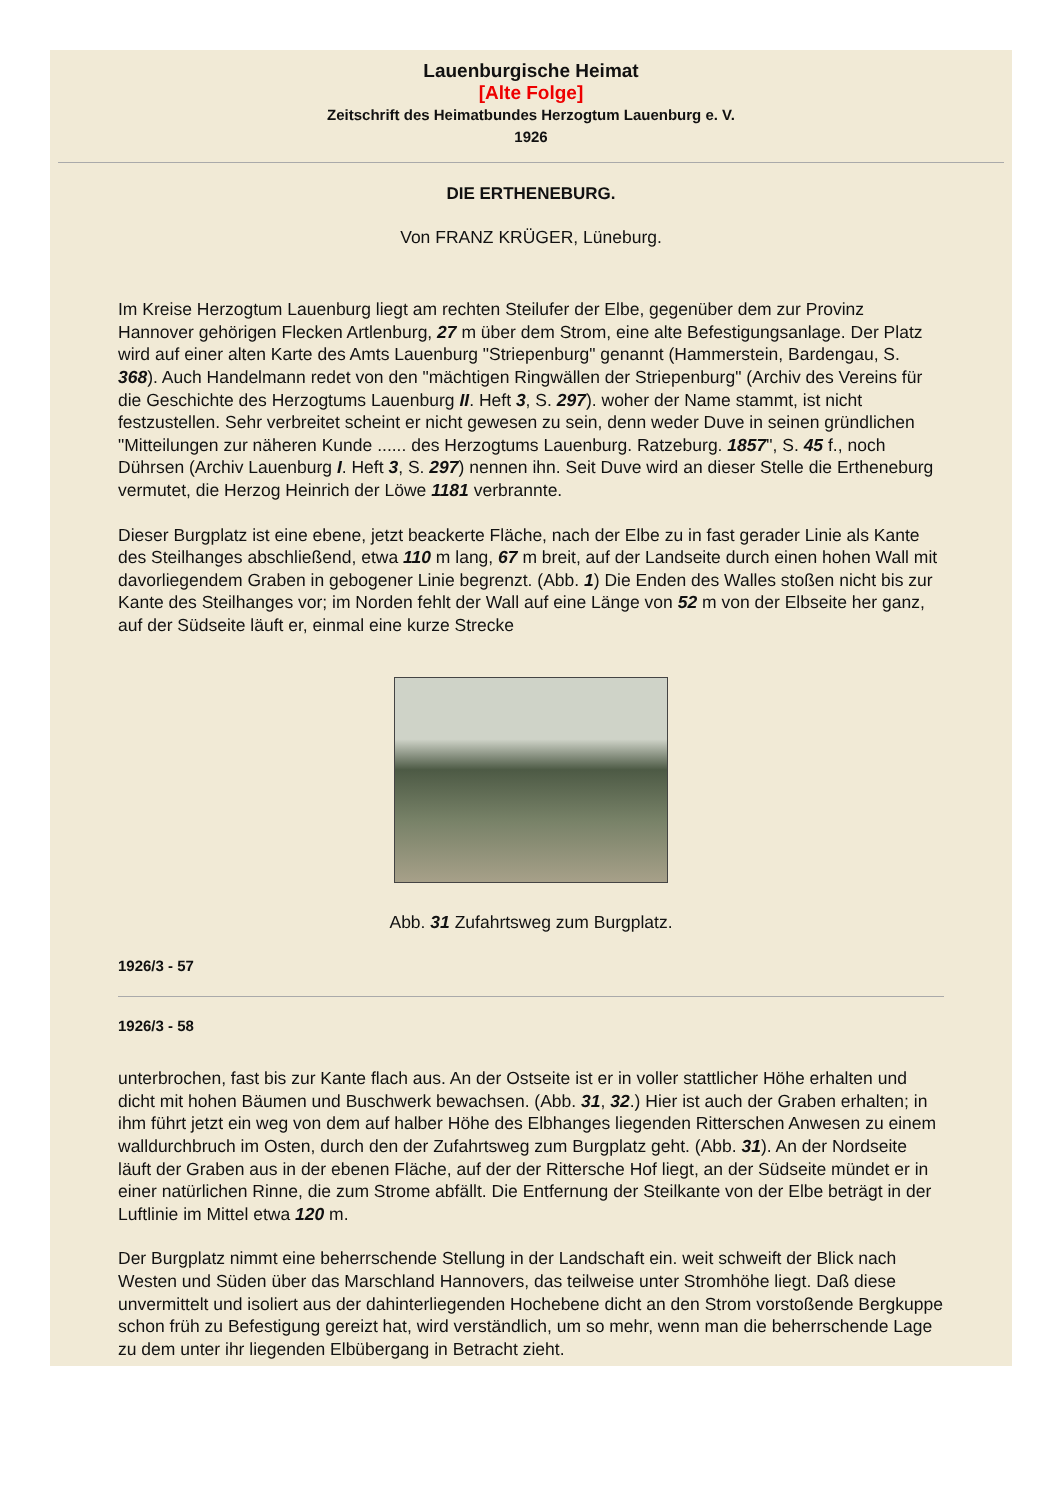Lauenburgische Heimat
[Alte Folge]
Zeitschrift des Heimatbundes Herzogtum Lauenburg e. V.
1926
DIE ERTHENEBURG.
Von FRANZ KRÜGER, Lüneburg.
Im Kreise Herzogtum Lauenburg liegt am rechten Steilufer der Elbe, gegenüber dem zur Provinz Hannover gehörigen Flecken Artlenburg, 27 m über dem Strom, eine alte Befestigungsanlage. Der Platz wird auf einer alten Karte des Amts Lauenburg "Striepenburg" genannt (Hammerstein, Bardengau, S. 368). Auch Handelmann redet von den "mächtigen Ringwällen der Striepenburg" (Archiv des Vereins für die Geschichte des Herzogtums Lauenburg II. Heft 3, S. 297). woher der Name stammt, ist nicht festzustellen. Sehr verbreitet scheint er nicht gewesen zu sein, denn weder Duve in seinen gründlichen "Mitteilungen zur näheren Kunde ...... des Herzogtums Lauenburg. Ratzeburg. 1857", S. 45 f., noch Dührsen (Archiv Lauenburg I. Heft 3, S. 297) nennen ihn. Seit Duve wird an dieser Stelle die Ertheneburg vermutet, die Herzog Heinrich der Löwe 1181 verbrannte.
Dieser Burgplatz ist eine ebene, jetzt beackerte Fläche, nach der Elbe zu in fast gerader Linie als Kante des Steilhanges abschließend, etwa 110 m lang, 67 m breit, auf der Landseite durch einen hohen Wall mit davorliegendem Graben in gebogener Linie begrenzt. (Abb. 1) Die Enden des Walles stoßen nicht bis zur Kante des Steilhanges vor; im Norden fehlt der Wall auf eine Länge von 52 m von der Elbseite her ganz, auf der Südseite läuft er, einmal eine kurze Strecke
Abb. 31 Zufahrtsweg zum Burgplatz.
1926/3 - 57
1926/3 - 58
unterbrochen, fast bis zur Kante flach aus. An der Ostseite ist er in voller stattlicher Höhe erhalten und dicht mit hohen Bäumen und Buschwerk bewachsen. (Abb. 31, 32.) Hier ist auch der Graben erhalten; in ihm führt jetzt ein weg von dem auf halber Höhe des Elbhanges liegenden Ritterschen Anwesen zu einem walldurchbruch im Osten, durch den der Zufahrtsweg zum Burgplatz geht. (Abb. 31). An der Nordseite läuft der Graben aus in der ebenen Fläche, auf der der Rittersche Hof liegt, an der Südseite mündet er in einer natürlichen Rinne, die zum Strome abfällt. Die Entfernung der Steilkante von der Elbe beträgt in der Luftlinie im Mittel etwa 120 m.
Der Burgplatz nimmt eine beherrschende Stellung in der Landschaft ein. weit schweift der Blick nach Westen und Süden über das Marschland Hannovers, das teilweise unter Stromhöhe liegt. Daß diese unvermittelt und isoliert aus der dahinterliegenden Hochebene dicht an den Strom vorstoßende Bergkuppe schon früh zu Befestigung gereizt hat, wird verständlich, um so mehr, wenn man die beherrschende Lage zu dem unter ihr liegenden Elbübergang in Betracht zieht.